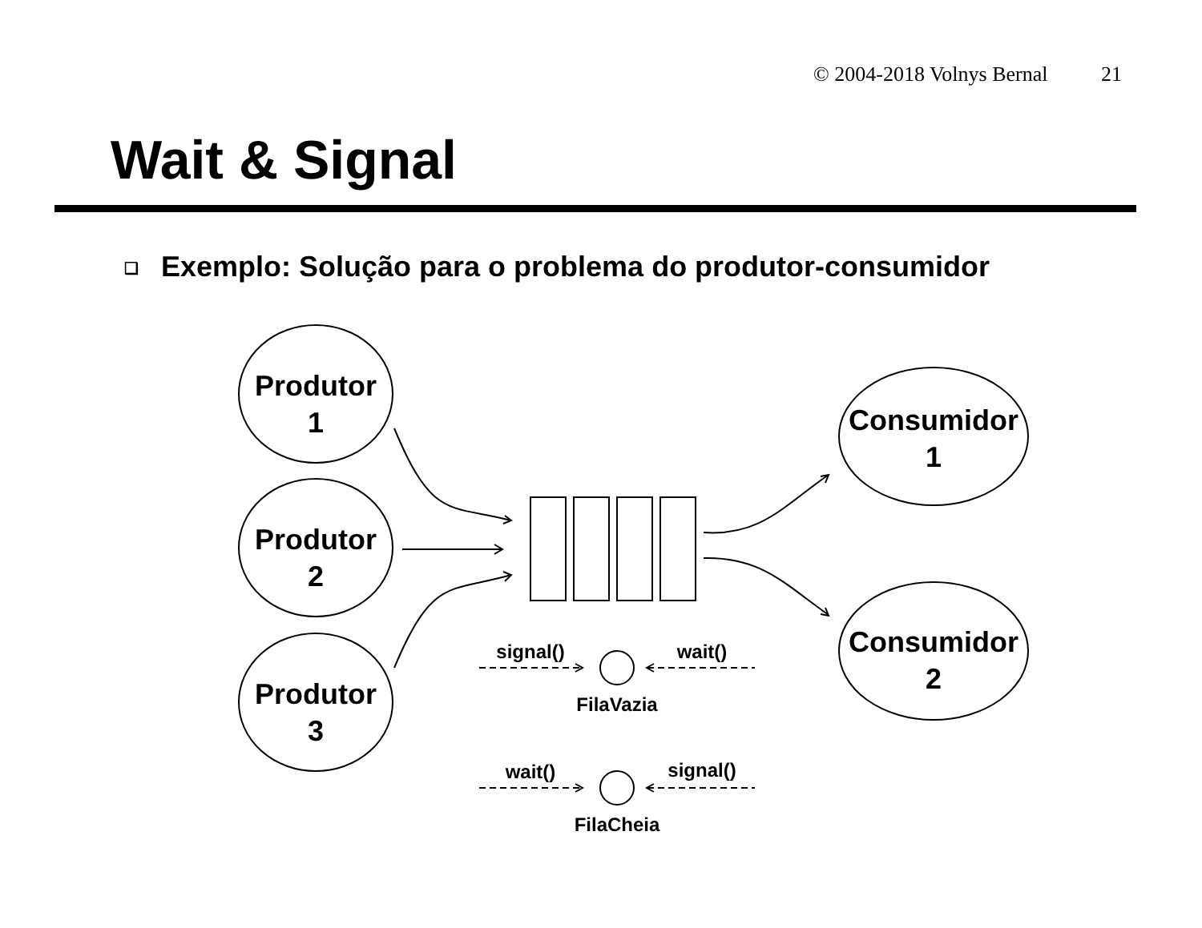© 2004-2018 Volnys Bernal 21
Wait & Signal
❑ Exemplo: Solução para o problema do produtor-consumidor
Produtor
1
Produtor
2
Produtor
3
Consumidor
1
Consumidor
2
signal()
wait()
FilaVazia
wait()
signal()
FilaCheia